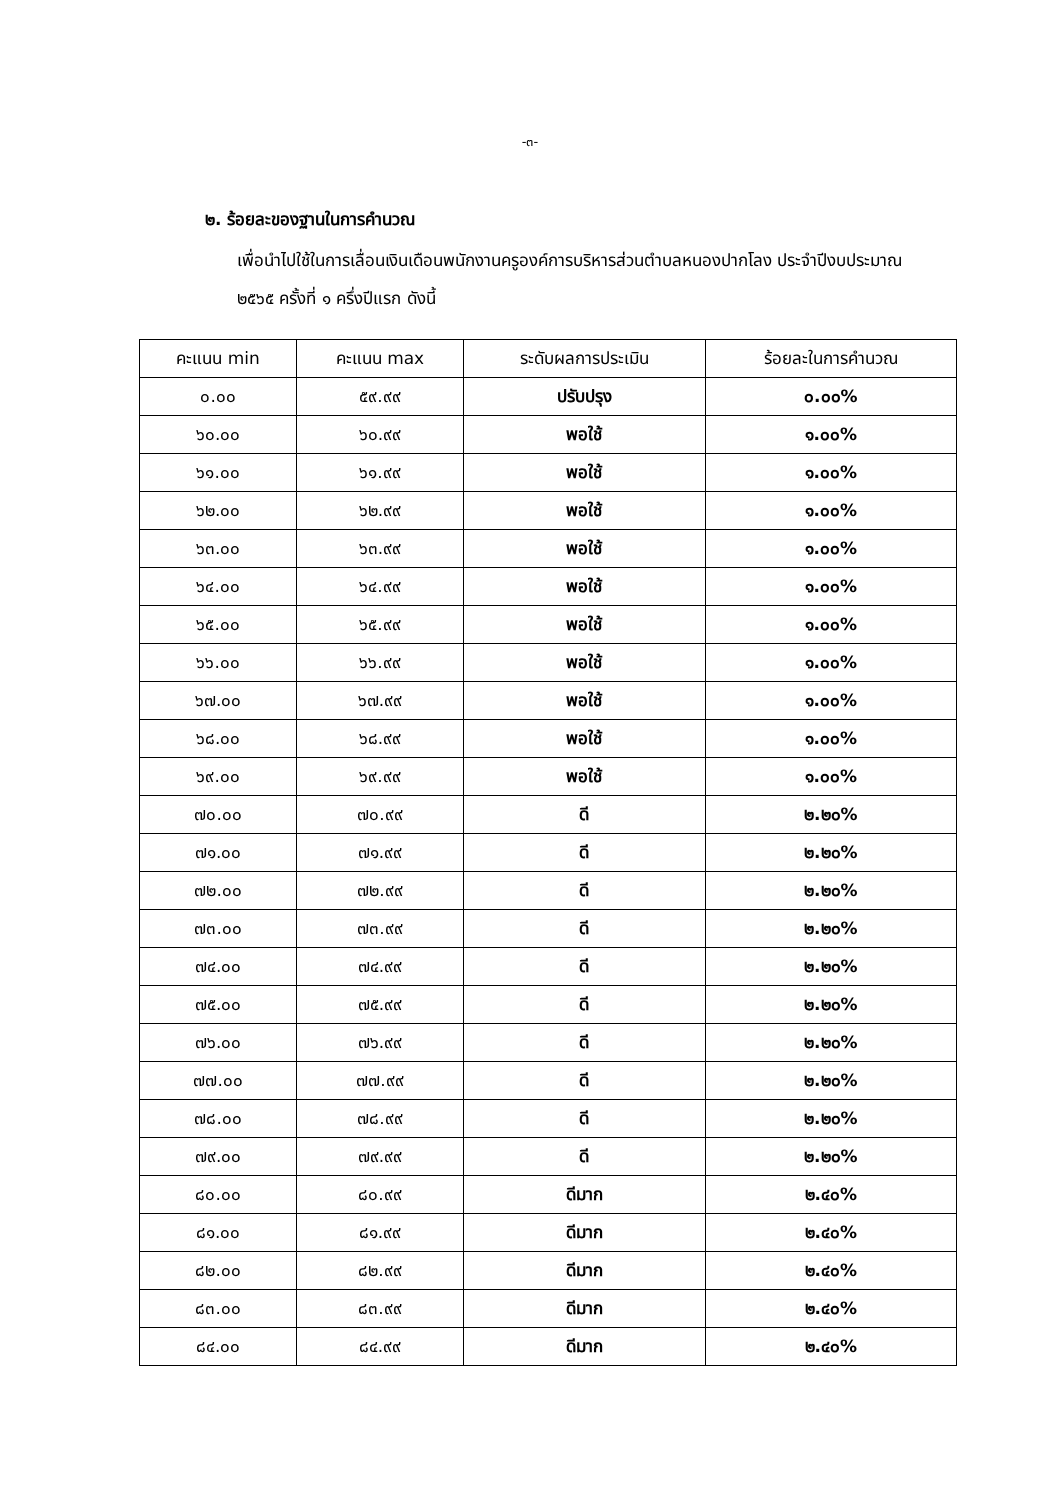-๓-
๒. ร้อยละของฐานในการคำนวณ
เพื่อนำไปใช้ในการเลื่อนเงินเดือนพนักงานครูองค์การบริหารส่วนตำบลหนองปากโลง ประจำปีงบประมาณ ๒๕๖๕ ครั้งที่ ๑ ครึ่งปีแรก ดังนี้
| คะแนน min | คะแนน max | ระดับผลการประเมิน | ร้อยละในการคำนวณ |
| --- | --- | --- | --- |
| ๐.๐๐ | ๕๙.๙๙ | ปรับปรุง | ๐.๐๐% |
| ๖๐.๐๐ | ๖๐.๙๙ | พอใช้ | ๑.๐๐% |
| ๖๑.๐๐ | ๖๑.๙๙ | พอใช้ | ๑.๐๐% |
| ๖๒.๐๐ | ๖๒.๙๙ | พอใช้ | ๑.๐๐% |
| ๖๓.๐๐ | ๖๓.๙๙ | พอใช้ | ๑.๐๐% |
| ๖๔.๐๐ | ๖๔.๙๙ | พอใช้ | ๑.๐๐% |
| ๖๕.๐๐ | ๖๕.๙๙ | พอใช้ | ๑.๐๐% |
| ๖๖.๐๐ | ๖๖.๙๙ | พอใช้ | ๑.๐๐% |
| ๖๗.๐๐ | ๖๗.๙๙ | พอใช้ | ๑.๐๐% |
| ๖๘.๐๐ | ๖๘.๙๙ | พอใช้ | ๑.๐๐% |
| ๖๙.๐๐ | ๖๙.๙๙ | พอใช้ | ๑.๐๐% |
| ๗๐.๐๐ | ๗๐.๙๙ | ดี | ๒.๒๐% |
| ๗๑.๐๐ | ๗๑.๙๙ | ดี | ๒.๒๐% |
| ๗๒.๐๐ | ๗๒.๙๙ | ดี | ๒.๒๐% |
| ๗๓.๐๐ | ๗๓.๙๙ | ดี | ๒.๒๐% |
| ๗๔.๐๐ | ๗๔.๙๙ | ดี | ๒.๒๐% |
| ๗๕.๐๐ | ๗๕.๙๙ | ดี | ๒.๒๐% |
| ๗๖.๐๐ | ๗๖.๙๙ | ดี | ๒.๒๐% |
| ๗๗.๐๐ | ๗๗.๙๙ | ดี | ๒.๒๐% |
| ๗๘.๐๐ | ๗๘.๙๙ | ดี | ๒.๒๐% |
| ๗๙.๐๐ | ๗๙.๙๙ | ดี | ๒.๒๐% |
| ๘๐.๐๐ | ๘๐.๙๙ | ดีมาก | ๒.๔๐% |
| ๘๑.๐๐ | ๘๑.๙๙ | ดีมาก | ๒.๔๐% |
| ๘๒.๐๐ | ๘๒.๙๙ | ดีมาก | ๒.๔๐% |
| ๘๓.๐๐ | ๘๓.๙๙ | ดีมาก | ๒.๔๐% |
| ๘๔.๐๐ | ๘๔.๙๙ | ดีมาก | ๒.๔๐% |